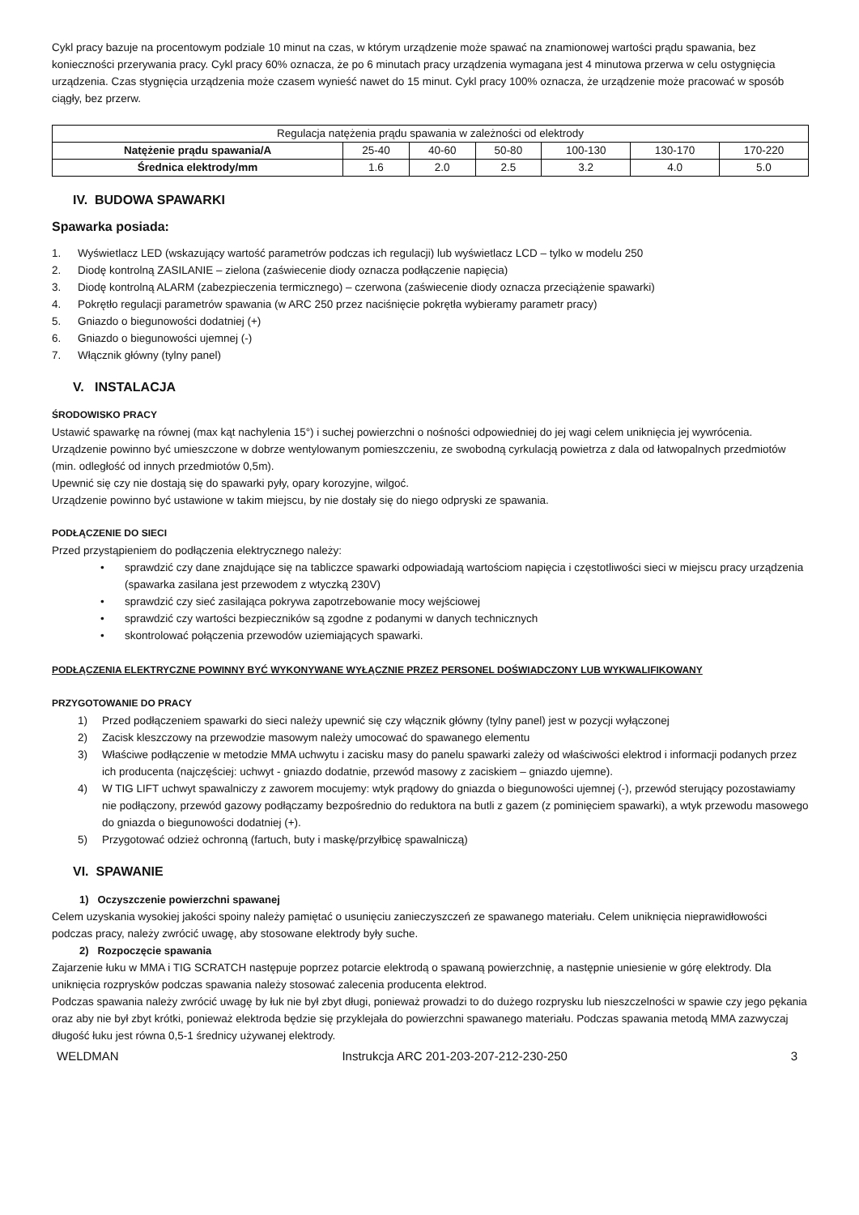Cykl pracy bazuje na procentowym podziale 10 minut na czas, w którym urządzenie może spawać na znamionowej wartości prądu spawania, bez konieczności przerywania pracy. Cykl pracy 60% oznacza, że po 6 minutach pracy urządzenia wymagana jest 4 minutowa przerwa w celu ostygnięcia urządzenia. Czas stygnięcia urządzenia może czasem wynieść nawet do 15 minut. Cykl pracy 100% oznacza, że urządzenie może pracować w sposób ciągły, bez przerw.
| Regulacja natężenia prądu spawania w zależności od elektrody | | | | | | |
| Natężenie prądu spawania/A | 25-40 | 40-60 | 50-80 | 100-130 | 130-170 | 170-220 |
| Średnica elektrody/mm | 1.6 | 2.0 | 2.5 | 3.2 | 4.0 | 5.0 |
IV. BUDOWA SPAWARKI
Spawarka posiada:
1. Wyświetlacz LED (wskazujący wartość parametrów podczas ich regulacji) lub wyświetlacz LCD – tylko w modelu 250
2. Diodę kontrolną ZASILANIE – zielona (zaświecenie diody oznacza podłączenie napięcia)
3. Diodę kontrolną ALARM (zabezpieczenia termicznego) – czerwona (zaświecenie diody oznacza przeciążenie spawarki)
4. Pokrętło regulacji parametrów spawania (w ARC 250 przez naciśnięcie pokrętła wybieramy parametr pracy)
5. Gniazdo o biegunowości dodatniej (+)
6. Gniazdo o biegunowości ujemnej (-)
7. Włącznik główny (tylny panel)
V. INSTALACJA
ŚRODOWISKO PRACY
Ustawić spawarkę na równej (max kąt nachylenia 15°) i suchej powierzchni o nośności odpowiedniej do jej wagi celem uniknięcia jej wywrócenia. Urządzenie powinno być umieszczone w dobrze wentylowanym pomieszczeniu, ze swobodną cyrkulacją powietrza z dala od łatwopalnych przedmiotów (min. odległość od innych przedmiotów 0,5m).
Upewnić się czy nie dostają się do spawarki pyły, opary korozyjne, wilgoć.
Urządzenie powinno być ustawione w takim miejscu, by nie dostały się do niego odpryski ze spawania.
PODŁĄCZENIE DO SIECI
Przed przystąpieniem do podłączenia elektrycznego należy:
• sprawdzić czy dane znajdujące się na tabliczce spawarki odpowiadają wartościom napięcia i częstotliwości sieci w miejscu pracy urządzenia (spawarka zasilana jest przewodem z wtyczką 230V)
• sprawdzić czy sieć zasilająca pokrywa zapotrzebowanie mocy wejściowej
• sprawdzić czy wartości bezpieczników są zgodne z podanymi w danych technicznych
• skontrolować połączenia przewodów uziemiających spawarki.
PODŁĄCZENIA ELEKTRYCZNE POWINNY BYĆ WYKONYWANE WYŁĄCZNIE PRZEZ PERSONEL DOŚWIADCZONY LUB WYKWALIFIKOWANY
PRZYGOTOWANIE DO PRACY
1) Przed podłączeniem spawarki do sieci należy upewnić się czy włącznik główny (tylny panel) jest w pozycji wyłączonej
2) Zacisk kleszczowy na przewodzie masowym należy umocować do spawanego elementu
3) Właściwe podłączenie w metodzie MMA uchwytu i zacisku masy do panelu spawarki zależy od właściwości elektrod i informacji podanych przez ich producenta (najczęściej: uchwyt - gniazdo dodatnie, przewód masowy z zaciskiem – gniazdo ujemne).
4) W TIG LIFT uchwyt spawalniczy z zaworem mocujemy: wtyk prądowy do gniazda o biegunowości ujemnej (-), przewód sterujący pozostawiamy nie podłączony, przewód gazowy podłączamy bezpośrednio do reduktora na butli z gazem (z pominięciem spawarki), a wtyk przewodu masowego do gniazda o biegunowości dodatniej (+).
5) Przygotować odzież ochronną (fartuch, buty i maskę/przyłbicę spawalniczą)
VI. SPAWANIE
1) Oczyszczenie powierzchni spawanej
Celem uzyskania wysokiej jakości spoiny należy pamiętać o usunięciu zanieczyszczeń ze spawanego materiału. Celem uniknięcia nieprawidłowości podczas pracy, należy zwrócić uwagę, aby stosowane elektrody były suche.
2) Rozpoczęcie spawania
Zajarzenie łuku w MMA i TIG SCRATCH następuje poprzez potarcie elektrodą o spawaną powierzchnię, a następnie uniesienie w górę elektrody. Dla uniknięcia rozprysków podczas spawania należy stosować zalecenia producenta elektrod.
Podczas spawania należy zwrócić uwagę by łuk nie był zbyt długi, ponieważ prowadzi to do dużego rozprysku lub nieszczelności w spawie czy jego pękania oraz aby nie był zbyt krótki, ponieważ elektroda będzie się przyklejała do powierzchni spawanego materiału. Podczas spawania metodą MMA zazwyczaj długość łuku jest równa 0,5-1 średnicy używanej elektrody.
WELDMAN Instrukcja ARC 201-203-207-212-230-250 3